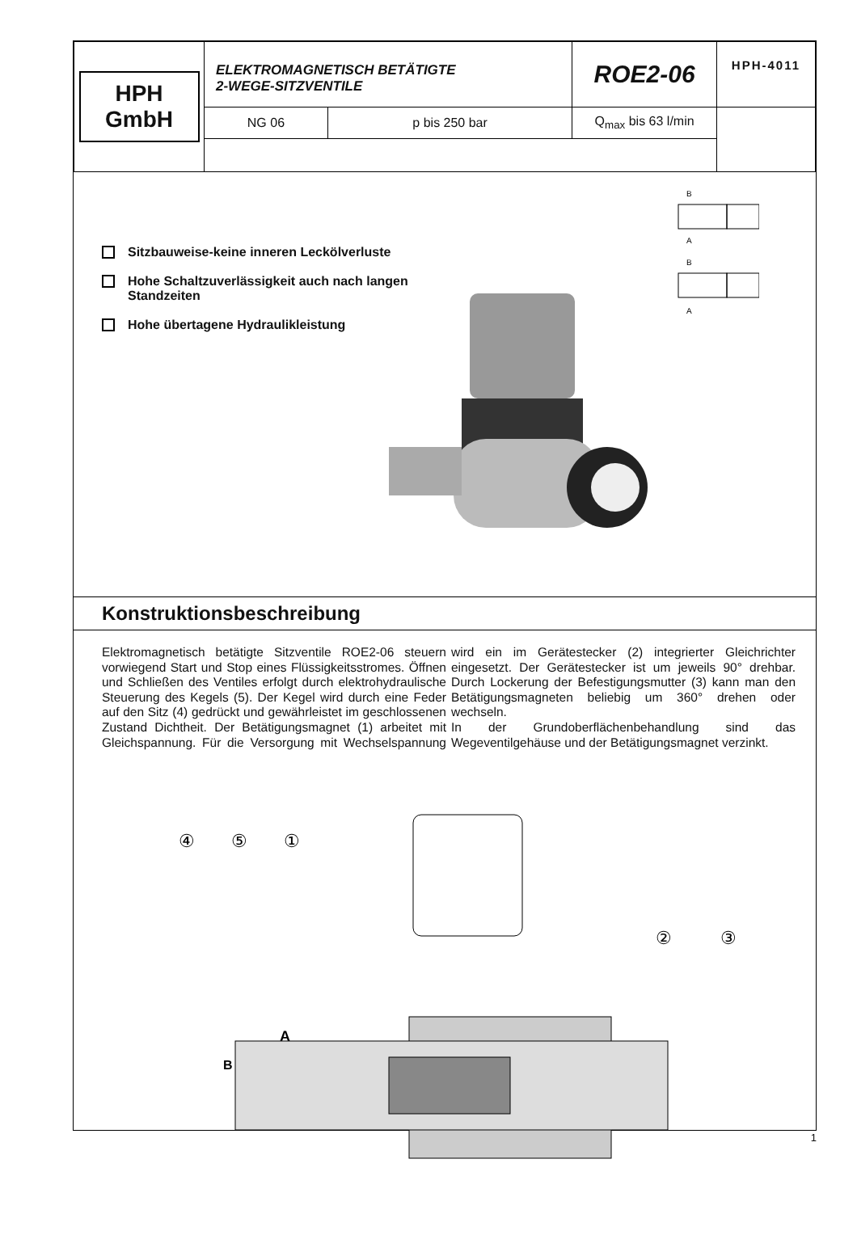| HPH GmbH | ELEKTROMAGNETISCH BETÄTIGTE 2-WEGE-SITZVENTILE | | ROE2-06 | HPH-4011 |
| | NG 06 | p bis 250 bar | Q<sub>max</sub> bis 63 l/min | |
B
A
B
A
Sitzbauweise-keine inneren Leckölverluste
Hohe Schaltzuverlässigkeit auch nach langen Standzeiten
Hohe übertagene Hydraulikleistung
Konstruktionsbeschreibung
Elektromagnetisch betätigte Sitzventile ROE2-06 steuern vorwiegend Start und Stop eines Flüssigkeitsstromes. Öffnen und Schließen des Ventiles erfolgt durch elektrohydraulische Steuerung des Kegels (5). Der Kegel wird durch eine Feder auf den Sitz (4) gedrückt und gewährleistet im geschlossenen Zustand Dichtheit. Der Betätigungsmagnet (1) arbeitet mit Gleichspannung. Für die Versorgung mit Wechselspannung wird ein im Gerätestecker (2) integrierter Gleichrichter eingesetzt. Der Gerätestecker ist um jeweils 90° drehbar. Durch Lockerung der Befestigungsmutter (3) kann man den Betätigungsmagneten beliebig um 360° drehen oder wechseln.
In der Grundoberflächenbehandlung sind das Wegeventilgehäuse und der Betätigungsmagnet verzinkt.
④
⑤
①
②
③
A
B
1